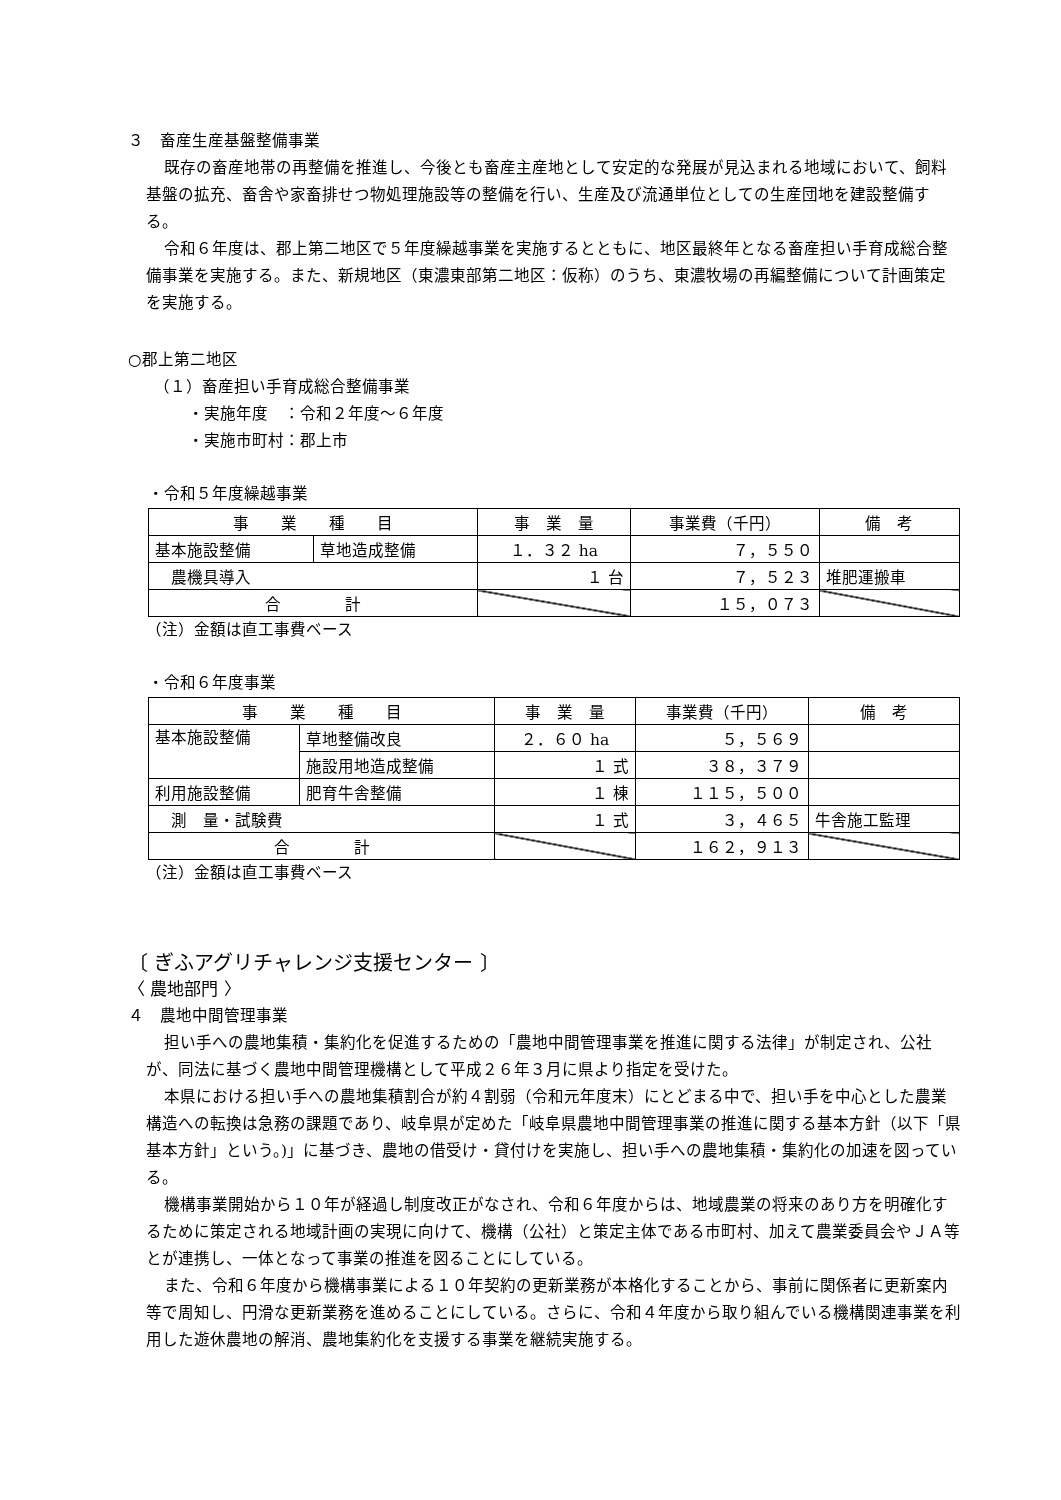３　畜産生産基盤整備事業
既存の畜産地帯の再整備を推進し、今後とも畜産主産地として安定的な発展が見込まれる地域において、飼料基盤の拡充、畜舎や家畜排せつ物処理施設等の整備を行い、生産及び流通単位としての生産団地を建設整備する。
令和６年度は、郡上第二地区で５年度繰越事業を実施するとともに、地区最終年となる畜産担い手育成総合整備事業を実施する。また、新規地区（東濃東部第二地区：仮称）のうち、東濃牧場の再編整備について計画策定を実施する。
○郡上第二地区
（１）畜産担い手育成総合整備事業
・実施年度　：令和２年度～６年度
・実施市町村：郡上市
・令和５年度繰越事業
| 事 業 種 目 | | 事 業 量 | 事業費（千円） | 備 考 |
| --- | --- | --- | --- | --- |
| 基本施設整備 | 草地造成整備 | １．３２ ha | ７，５５０ | |
| 農機具導入 | | １ 台 | ７，５２３ | 堆肥運搬車 |
| 合 計 | | | １５，０７３ | |
（注）金額は直工事費ベース
・令和６年度事業
| 事 業 種 目 | | 事 業 量 | 事業費（千円） | 備 考 |
| --- | --- | --- | --- | --- |
| 基本施設整備 | 草地整備改良 | ２．６０ ha | ５，５６９ | |
| | 施設用地造成整備 | １ 式 | ３８，３７９ | |
| 利用施設整備 | 肥育牛舎整備 | １ 棟 | １１５，５００ | |
| 測 量・試験費 | | １ 式 | ３，４６５ | 牛舎施工監理 |
| 合 計 | | | １６２，９１３ | |
（注）金額は直工事費ベース
〔 ぎふアグリチャレンジ支援センター 〕
〈 農地部門 〉
４　農地中間管理事業
担い手への農地集積・集約化を促進するための「農地中間管理事業を推進に関する法律」が制定され、公社が、同法に基づく農地中間管理機構として平成２６年３月に県より指定を受けた。
本県における担い手への農地集積割合が約４割弱（令和元年度末）にとどまる中で、担い手を中心とした農業構造への転換は急務の課題であり、岐阜県が定めた「岐阜県農地中間管理事業の推進に関する基本方針（以下「県基本方針」という。)」に基づき、農地の借受け・貸付けを実施し、担い手への農地集積・集約化の加速を図っている。
機構事業開始から１０年が経過し制度改正がなされ、令和６年度からは、地域農業の将来のあり方を明確化するために策定される地域計画の実現に向けて、機構（公社）と策定主体である市町村、加えて農業委員会やＪＡ等とが連携し、一体となって事業の推進を図ることにしている。
また、令和６年度から機構事業による１０年契約の更新業務が本格化することから、事前に関係者に更新案内等で周知し、円滑な更新業務を進めることにしている。さらに、令和４年度から取り組んでいる機構関連事業を利用した遊休農地の解消、農地集約化を支援する事業を継続実施する。